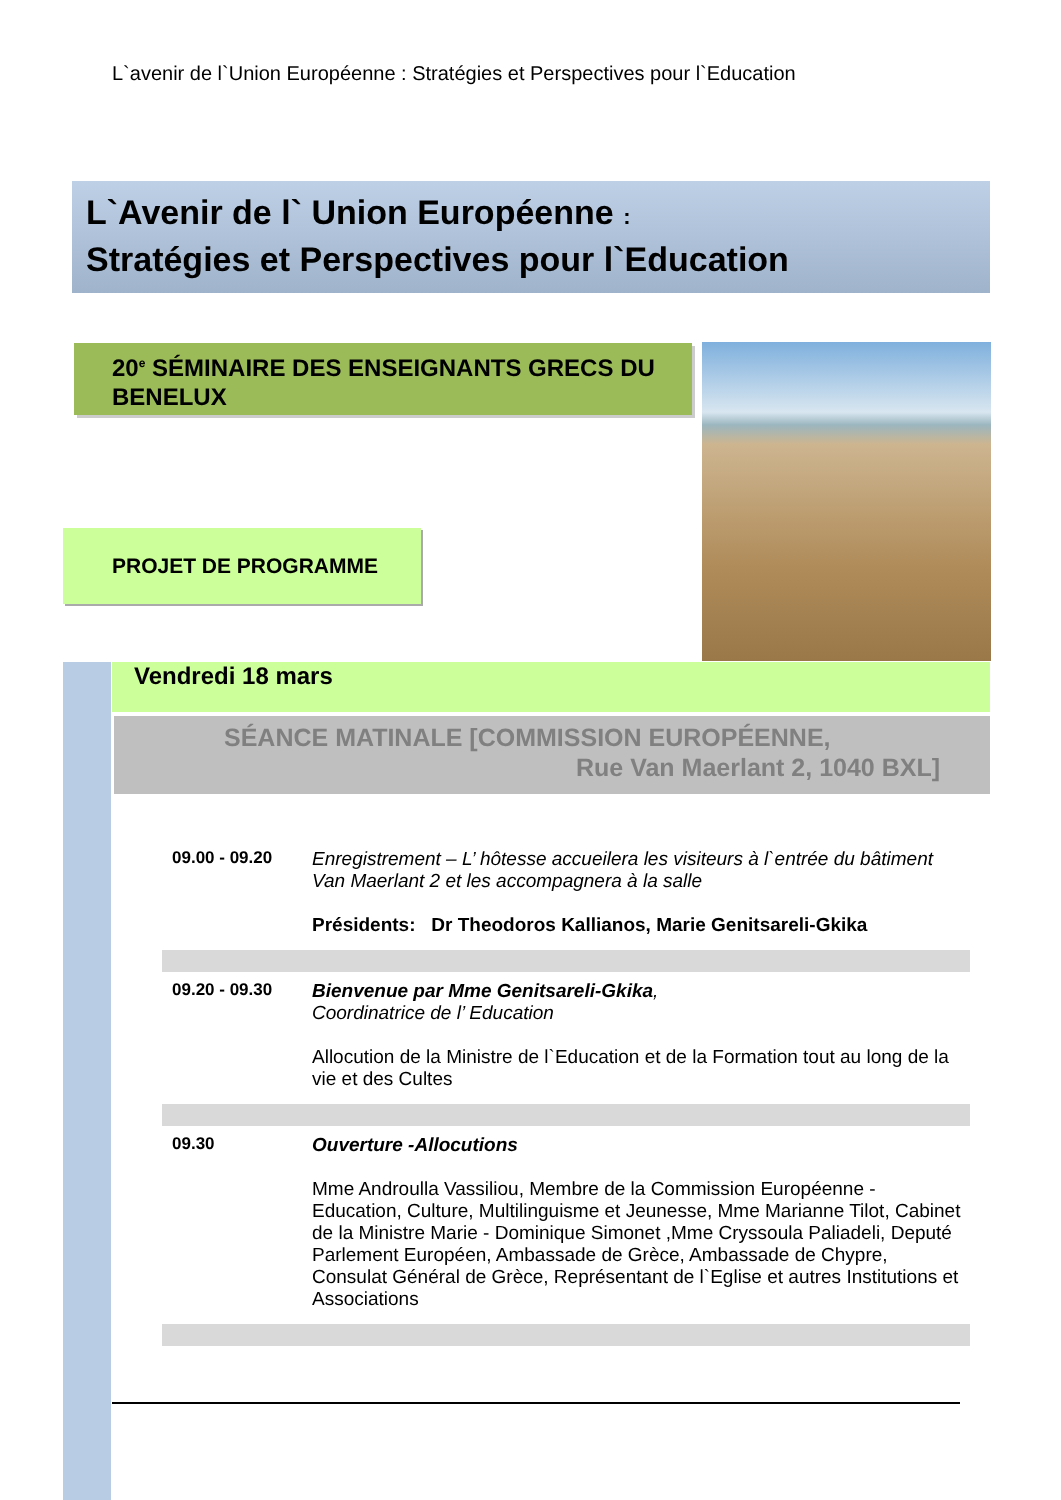L`avenir de l`Union Européenne : Stratégies et Perspectives pour l`Education
L`Avenir de l` Union Européenne :
Stratégies et Perspectives pour l`Education
20<sup>e</sup> SÉMINAIRE DES ENSEIGNANTS GRECS DU BENELUX
PROJET DE PROGRAMME
Vendredi 18 mars
SÉANCE MATINALE [COMMISSION EUROPÉENNE,
Rue Van Maerlant 2, 1040 BXL]
| 09.00 - 09.20 | Enregistrement – L’ hôtesse accueilera les visiteurs à l`entrée du bâtiment Van Maerlant 2 et les accompagnera à la salle Présidents: Dr Theodoros Kallianos, Marie Genitsareli-Gkika |
| 09.20 - 09.30 | Bienvenue par Mme Genitsareli-Gkika , Coordinatrice de l’ Education Allocution de la Ministre de l`Education et de la Formation tout au long de la vie et des Cultes |
| 09.30 | Ouverture -Allocutions Mme Androulla Vassiliou, Membre de la Commission Européenne - Education, Culture, Multilinguisme et Jeunesse, Mme Marianne Tilot, Cabinet de la Ministre Marie - Dominique Simonet ,Mme Cryssoula Paliadeli, Deputé Parlement Européen, Ambassade de Grèce, Ambassade de Chypre, Consulat Général de Grèce, Représentant de l`Eglise et autres Institutions et Associations |